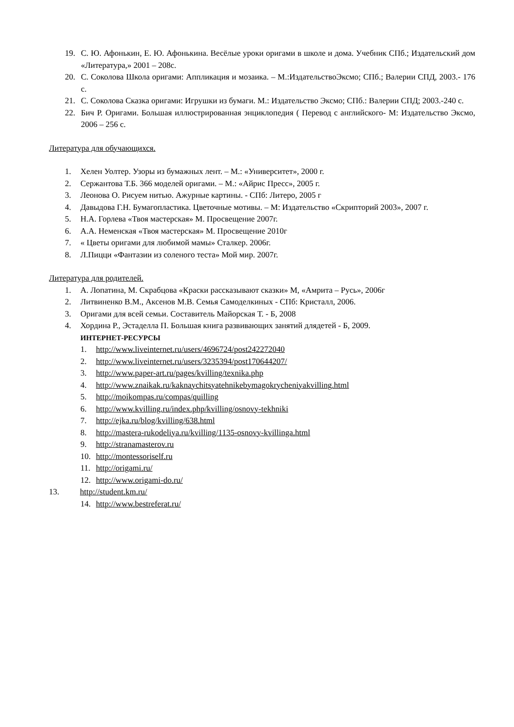19. С. Ю. Афонькин, Е. Ю. Афонькина. Весёлые уроки оригами в школе и дома. Учебник СПб.; Издательский дом «Литература,» 2001 – 208с.
20. С. Соколова Школа оригами: Аппликация и мозаика. – М.:ИздательствоЭксмо; СПб.; Валерии СПД, 2003.- 176 с.
21. С. Соколова Сказка оригами: Игрушки из бумаги. М.: Издательство Эксмо; СПб.: Валерии СПД; 2003.-240 с.
22. Бич Р. Оригами. Большая иллюстрированная энциклопедия ( Перевод с английского- М: Издательство Эксмо, 2006 – 256 с.
Литература для обучающихся.
1. Хелен Уолтер. Узоры из бумажных лент. – М.: «Университет», 2000 г.
2. Сержантова Т.Б. 366 моделей оригами. – М.: «Айрис Пресс», 2005 г.
3. Леонова О. Рисуем нитью. Ажурные картины. - СПб: Литеро, 2005 г
4. Давыдова Г.Н. Бумагопластика. Цветочные мотивы. – М: Издательство «Скрипторий 2003», 2007 г.
5. Н.А. Горлева «Твоя мастерская» М. Просвещение 2007г.
6. А.А. Неменская «Твоя мастерская» М. Просвещение 2010г
7. « Цветы оригами для любимой мамы» Сталкер. 2006г.
8. Л.Пицци «Фантазии из соленого теста» Мой мир. 2007г.
Литература для родителей.
1. А. Лопатина, М. Скрабцова «Краски рассказывают сказки» М, «Амрита – Русь», 2006г
2. Литвиненко В.М., Аксенов М.В. Семья Самоделкиных - СПб: Кристалл, 2006.
3. Оригами для всей семьи. Составитель Майорская Т. - Б, 2008
4. Хордина Р., Эстаделла П. Большая книга развивающих занятий длядетей - Б, 2009.
ИНТЕРНЕТ-РЕСУРСЫ
1. http://www.liveinternet.ru/users/4696724/post242272040
2. http://www.liveinternet.ru/users/3235394/post170644207/
3. http://www.paper-art.ru/pages/kvilling/texnika.php
4. http://www.znaikak.ru/kaknaychitsyatehnikebymagokrycheniyakvilling.html
5. http://moikompas.ru/compas/quilling
6. http://www.kvilling.ru/index.php/kvilling/osnovy-tekhniki
7. http://ejka.ru/blog/kvilling/638.html
8. http://mastera-rukodeliya.ru/kvilling/1135-osnovy-kvillinga.html
9. http://stranamasterov.ru
10. http://montessoriself.ru
11. http://origami.ru/
12. http://www.origami-do.ru/
13. http://student.km.ru/
14. http://www.bestreferat.ru/